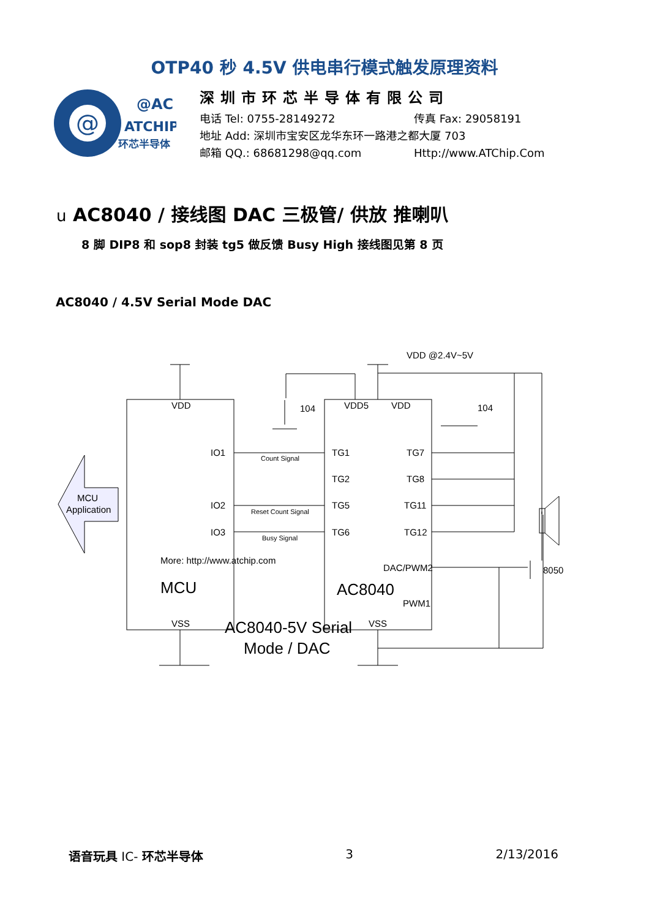OTP40 秒 4.5V 供电串行模式触发原理资料
@
@AC
ATCHIP
环芯半导体
深圳市环芯半导体有限公司
电话 Tel: 0755-28149272 传真 Fax: 29058191
地址 Add: 深圳市宝安区龙华东环一路港之都大厦 703
邮箱 QQ.: 68681298@qq.com Http://www.ATChip.Com
u AC8040 / 接线图 DAC 三极管/ 供放 推喇叭
8 脚 DIP8 和 sop8 封装 tg5 做反馈 Busy High 接线图见第 8 页
AC8040 / 4.5V Serial Mode DAC
VDD @2.4V~5V
VDD
VDD5
VDD
104
104
IO1
IO2
IO3
Count Signal
Reset Count Signal
Busy Signal
TG1
TG2
TG5
TG6
TG7
TG8
TG11
TG12
MCU
Application
More: http://www.atchip.com
MCU
DAC/PWM2
AC8040
PWM1
8050
VSS
VSS
AC8040-5V Serial
Mode / DAC
语音玩具 IC- 环芯半导体 3 2/13/2016